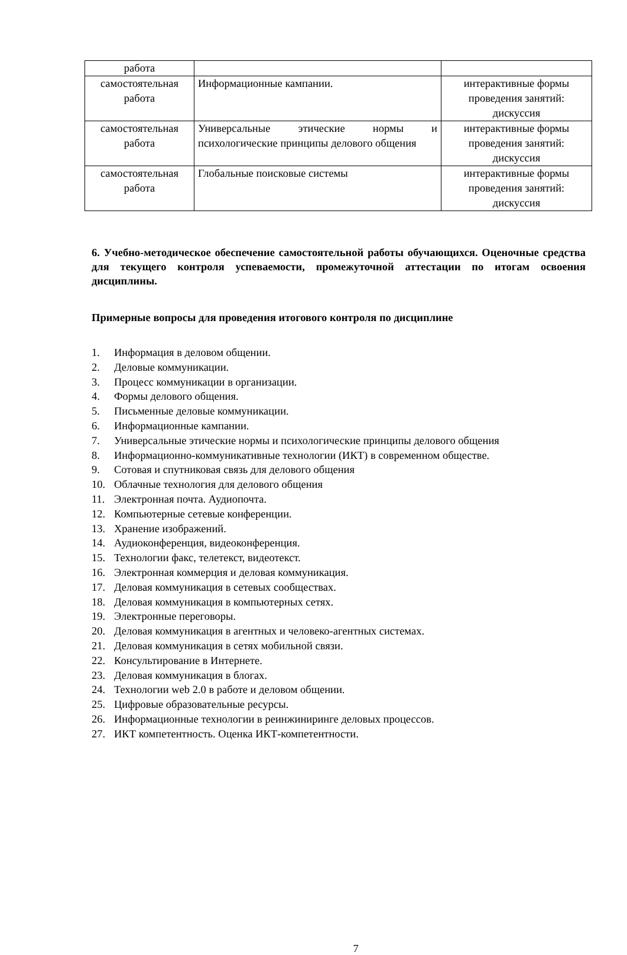| работа | | |
| самостоятельная работа | Информационные кампании. | интерактивные формы проведения занятий: дискуссия |
| самостоятельная работа | Универсальные этические нормы и психологические принципы делового общения | интерактивные формы проведения занятий: дискуссия |
| самостоятельная работа | Глобальные поисковые системы | интерактивные формы проведения занятий: дискуссия |
6. Учебно-методическое обеспечение самостоятельной работы обучающихся. Оценочные средства для текущего контроля успеваемости, промежуточной аттестации по итогам освоения дисциплины.
Примерные вопросы для проведения итогового контроля по дисциплине
1. Информация в деловом общении.
2. Деловые коммуникации.
3. Процесс коммуникации в организации.
4. Формы делового общения.
5. Письменные деловые коммуникации.
6. Информационные кампании.
7. Универсальные этические нормы и психологические принципы делового общения
8. Информационно-коммуникативные технологии (ИКТ) в современном обществе.
9. Сотовая и спутниковая связь для делового общения
10. Облачные технология для делового общения
11. Электронная почта. Аудиопочта.
12. Компьютерные сетевые конференции.
13. Хранение изображений.
14. Аудиоконференция, видеоконференция.
15. Технологии факс, телетекст, видеотекст.
16. Электронная коммерция и деловая коммуникация.
17. Деловая коммуникация в сетевых сообществах.
18. Деловая коммуникация в компьютерных сетях.
19. Электронные переговоры.
20. Деловая коммуникация в агентных и человеко-агентных системах.
21. Деловая коммуникация в сетях мобильной связи.
22. Консультирование в Интернете.
23. Деловая коммуникация в блогах.
24. Технологии web 2.0 в работе и деловом общении.
25. Цифровые образовательные ресурсы.
26. Информационные технологии в реинжиниринге деловых процессов.
27. ИКТ компетентность. Оценка ИКТ-компетентности.
7